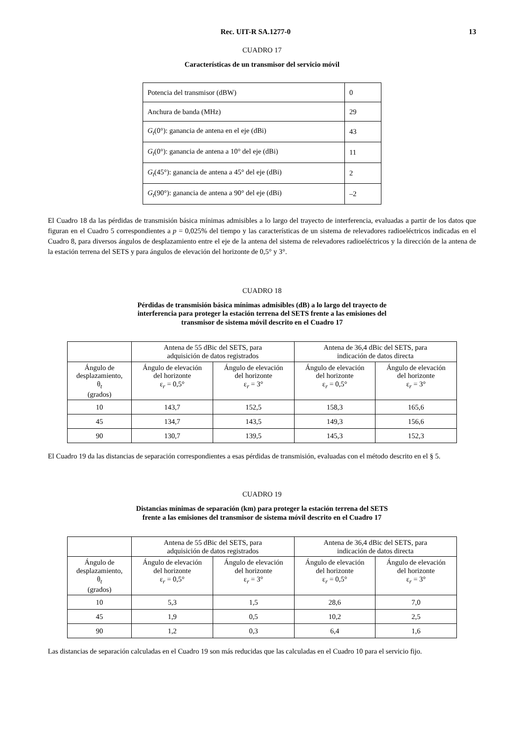Rec. UIT-R SA.1277-0 13
CUADRO 17
Características de un transmisor del servicio móvil
| Potencia del transmisor (dBW) | 0 |
| Anchura de banda (MHz) | 29 |
| G<sub>t</sub> (0°): ganancia de antena en el eje (dBi) | 43 |
| G<sub>t</sub> (0°): ganancia de antena a 10° del eje (dBi) | 11 |
| G<sub>t</sub> (45°): ganancia de antena a 45° del eje (dBi) | 2 |
| G<sub>t</sub> (90°): ganancia de antena a 90° del eje (dBi) | –2 |
El Cuadro 18 da las pérdidas de transmisión básica mínimas admisibles a lo largo del trayecto de interferencia, evaluadas a partir de los datos que figuran en el Cuadro 5 correspondientes a p = 0,025% del tiempo y las características de un sistema de relevadores radioeléctricos indicadas en el Cuadro 8, para diversos ángulos de desplazamiento entre el eje de la antena del sistema de relevadores radioeléctricos y la dirección de la antena de la estación terrena del SETS y para ángulos de elevación del horizonte de 0,5° y 3°.
CUADRO 18
Pérdidas de transmisión básica mínimas admisibles (dB) a lo largo del trayecto de
interferencia para proteger la estación terrena del SETS frente a las emisiones del
transmisor de sistema móvil descrito en el Cuadro 17
| | Antena de 55 dBic del SETS, para adquisición de datos registrados | | Antena de 36,4 dBic del SETS, para indicación de datos directa | |
| --- | --- | --- | --- | --- |
| Ángulo de desplazamiento, θ<sub>t</sub> (grados) | Ángulo de elevación del horizonte ε<sub>r</sub> = 0,5° | Ángulo de elevación del horizonte ε<sub>r</sub> = 3° | Ángulo de elevación del horizonte ε<sub>r</sub> = 0,5° | Ángulo de elevación del horizonte ε<sub>r</sub> = 3° |
| 10 | 143,7 | 152,5 | 158,3 | 165,6 |
| 45 | 134,7 | 143,5 | 149,3 | 156,6 |
| 90 | 130,7 | 139,5 | 145,3 | 152,3 |
El Cuadro 19 da las distancias de separación correspondientes a esas pérdidas de transmisión, evaluadas con el método descrito en el § 5.
CUADRO 19
Distancias mínimas de separación (km) para proteger la estación terrena del SETS
frente a las emisiones del transmisor de sistema móvil descrito en el Cuadro 17
| | Antena de 55 dBic del SETS, para adquisición de datos registrados | | Antena de 36,4 dBic del SETS, para indicación de datos directa | |
| --- | --- | --- | --- | --- |
| Ángulo de desplazamiento, θ<sub>t</sub> (grados) | Ángulo de elevación del horizonte ε<sub>r</sub> = 0,5° | Ángulo de elevación del horizonte ε<sub>r</sub> = 3° | Ángulo de elevación del horizonte ε<sub>r</sub> = 0,5° | Ángulo de elevación del horizonte ε<sub>r</sub> = 3° |
| 10 | 5,3 | 1,5 | 28,6 | 7,0 |
| 45 | 1,9 | 0,5 | 10,2 | 2,5 |
| 90 | 1,2 | 0,3 | 6,4 | 1,6 |
Las distancias de separación calculadas en el Cuadro 19 son más reducidas que las calculadas en el Cuadro 10 para el servicio fijo.